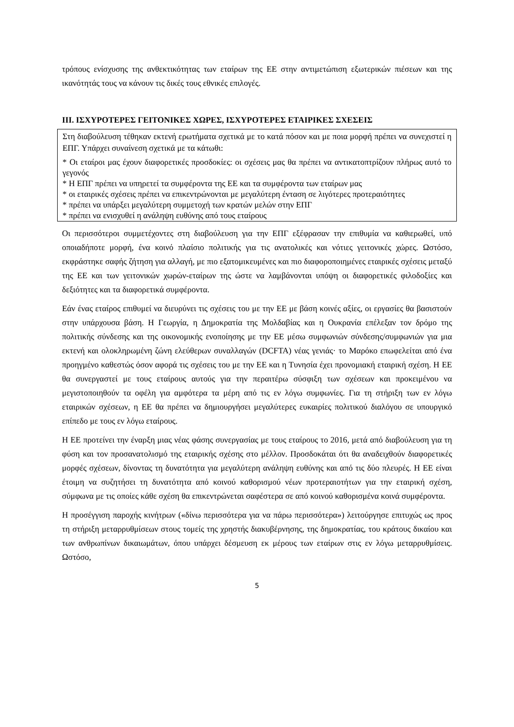τρόπους ενίσχυσης της ανθεκτικότητας των εταίρων της ΕΕ στην αντιμετώπιση εξωτερικών πιέσεων και της ικανότητάς τους να κάνουν τις δικές τους εθνικές επιλογές.
III. ΙΣΧΥΡΟΤΕΡΕΣ ΓΕΙΤΟΝΙΚΕΣ ΧΩΡΕΣ, ΙΣΧΥΡΟΤΕΡΕΣ ΕΤΑΙΡΙΚΕΣ ΣΧΕΣΕΙΣ
Στη διαβούλευση τέθηκαν εκτενή ερωτήματα σχετικά με το κατά πόσον και με ποια μορφή πρέπει να συνεχιστεί η ΕΠΓ. Υπάρχει συναίνεση σχετικά με τα κάτωθι:
* Οι εταίροι μας έχουν διαφορετικές προσδοκίες: οι σχέσεις μας θα πρέπει να αντικατοπτρίζουν πλήρως αυτό το γεγονός
* Η ΕΠΓ πρέπει να υπηρετεί τα συμφέροντα της ΕΕ και τα συμφέροντα των εταίρων μας
* οι εταιρικές σχέσεις πρέπει να επικεντρώνονται με μεγαλύτερη ένταση σε λιγότερες προτεραιότητες
* πρέπει να υπάρξει μεγαλύτερη συμμετοχή των κρατών μελών στην ΕΠΓ
* πρέπει να ενισχυθεί η ανάληψη ευθύνης από τους εταίρους
Οι περισσότεροι συμμετέχοντες στη διαβούλευση για την ΕΠΓ εξέφρασαν την επιθυμία να καθιερωθεί, υπό οποιαδήποτε μορφή, ένα κοινό πλαίσιο πολιτικής για τις ανατολικές και νότιες γειτονικές χώρες. Ωστόσο, εκφράστηκε σαφής ζήτηση για αλλαγή, με πιο εξατομικευμένες και πιο διαφοροποιημένες εταιρικές σχέσεις μεταξύ της ΕΕ και των γειτονικών χωρών-εταίρων της ώστε να λαμβάνονται υπόψη οι διαφορετικές φιλοδοξίες και δεξιότητες και τα διαφορετικά συμφέροντα.
Εάν ένας εταίρος επιθυμεί να διευρύνει τις σχέσεις του με την ΕΕ με βάση κοινές αξίες, οι εργασίες θα βασιστούν στην υπάρχουσα βάση. Η Γεωργία, η Δημοκρατία της Μολδαβίας και η Ουκρανία επέλεξαν τον δρόμο της πολιτικής σύνδεσης και της οικονομικής ενοποίησης με την ΕΕ μέσω συμφωνιών σύνδεσης/συμφωνιών για μια εκτενή και ολοκληρωμένη ζώνη ελεύθερων συναλλαγών (DCFTA) νέας γενιάς· το Μαρόκο επωφελείται από ένα προηγμένο καθεστώς όσον αφορά τις σχέσεις του με την ΕΕ και η Τυνησία έχει προνομιακή εταιρική σχέση. Η ΕΕ θα συνεργαστεί με τους εταίρους αυτούς για την περαιτέρω σύσφιξη των σχέσεων και προκειμένου να μεγιστοποιηθούν τα οφέλη για αμφότερα τα μέρη από τις εν λόγω συμφωνίες. Για τη στήριξη των εν λόγω εταιρικών σχέσεων, η ΕΕ θα πρέπει να δημιουργήσει μεγαλύτερες ευκαιρίες πολιτικού διαλόγου σε υπουργικό επίπεδο με τους εν λόγω εταίρους.
Η ΕΕ προτείνει την έναρξη μιας νέας φάσης συνεργασίας με τους εταίρους το 2016, μετά από διαβούλευση για τη φύση και τον προσανατολισμό της εταιρικής σχέσης στο μέλλον. Προσδοκάται ότι θα αναδειχθούν διαφορετικές μορφές σχέσεων, δίνοντας τη δυνατότητα για μεγαλύτερη ανάληψη ευθύνης και από τις δύο πλευρές. Η ΕΕ είναι έτοιμη να συζητήσει τη δυνατότητα από κοινού καθορισμού νέων προτεραιοτήτων για την εταιρική σχέση, σύμφωνα με τις οποίες κάθε σχέση θα επικεντρώνεται σαφέστερα σε από κοινού καθορισμένα κοινά συμφέροντα.
Η προσέγγιση παροχής κινήτρων («δίνω περισσότερα για να πάρω περισσότερα») λειτούργησε επιτυχώς ως προς τη στήριξη μεταρρυθμίσεων στους τομείς της χρηστής διακυβέρνησης, της δημοκρατίας, του κράτους δικαίου και των ανθρωπίνων δικαιωμάτων, όπου υπάρχει δέσμευση εκ μέρους των εταίρων στις εν λόγω μεταρρυθμίσεις. Ωστόσο,
5